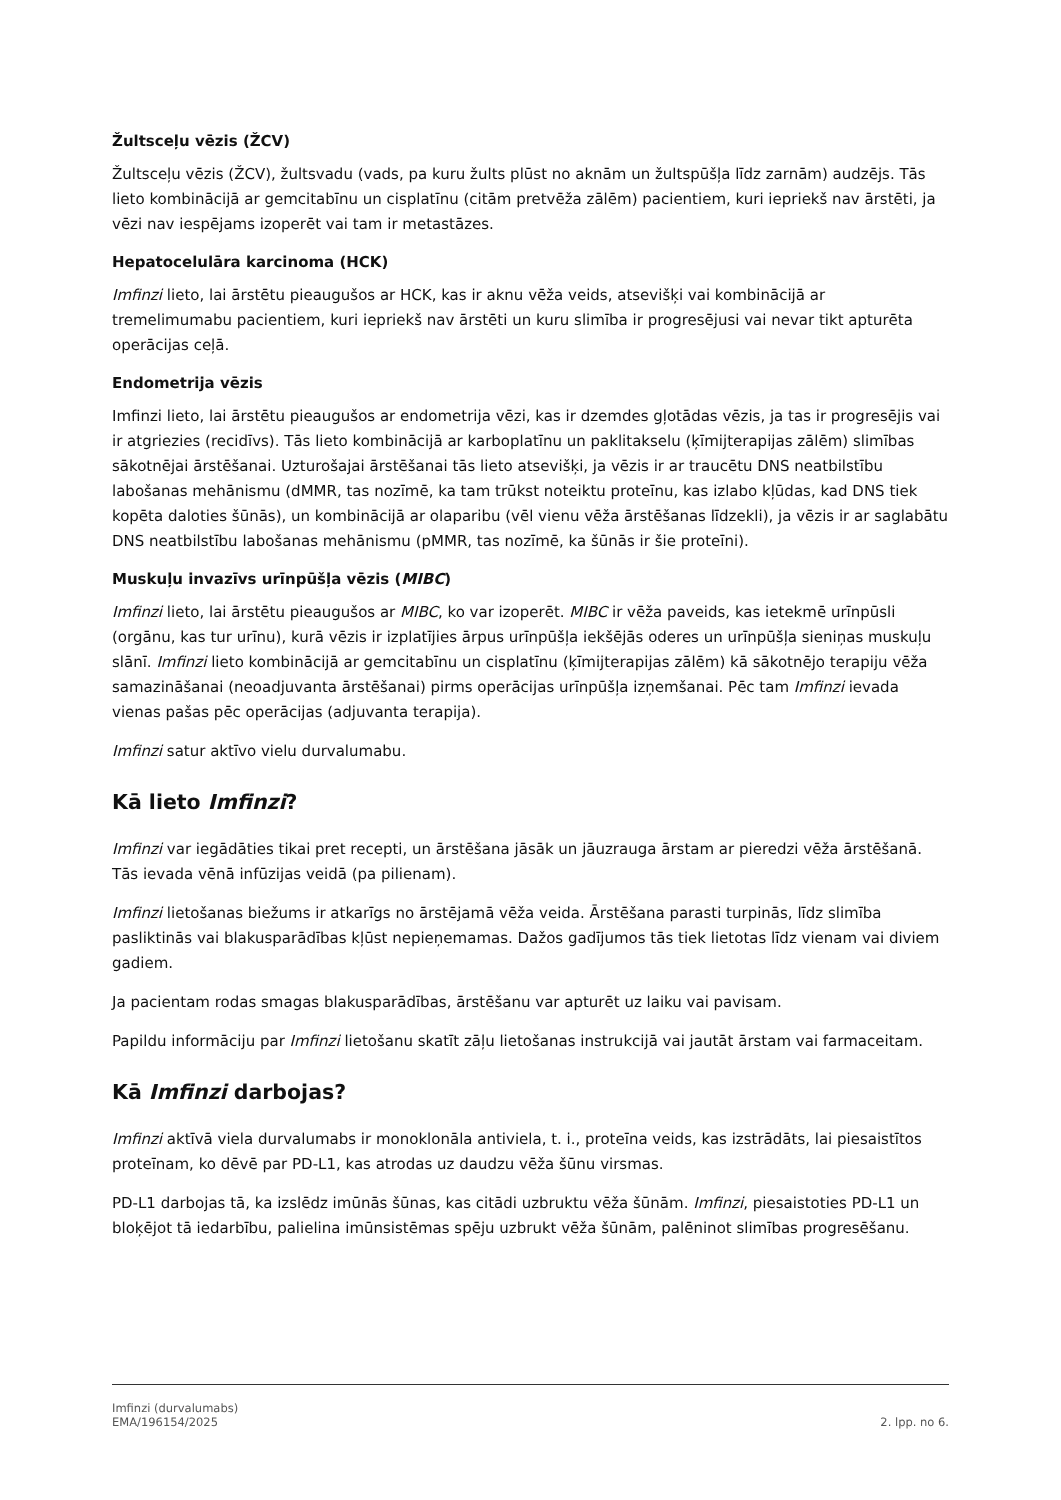Žultsceļu vēzis (ŽCV)
Žultsceļu vēzis (ŽCV), žultsvadu (vads, pa kuru žults plūst no aknām un žultspūšļa līdz zarnām) audzējs. Tās lieto kombinācijā ar gemcitabīnu un cisplatīnu (citām pretvēža zālēm) pacientiem, kuri iepriekš nav ārstēti, ja vēzi nav iespējams izoperēt vai tam ir metastāzes.
Hepatocelulāra karcinoma (HCK)
Imfinzi lieto, lai ārstētu pieaugušos ar HCK, kas ir aknu vēža veids, atsevišķi vai kombinācijā ar tremelimumabu pacientiem, kuri iepriekš nav ārstēti un kuru slimība ir progresējusi vai nevar tikt apturēta operācijas ceļā.
Endometrija vēzis
Imfinzi lieto, lai ārstētu pieaugušos ar endometrija vēzi, kas ir dzemdes gļotādas vēzis, ja tas ir progresējis vai ir atgriezies (recidīvs). Tās lieto kombinācijā ar karboplatīnu un paklitakselu (ķīmijterapijas zālēm) slimības sākotnējai ārstēšanai. Uzturošajai ārstēšanai tās lieto atsevišķi, ja vēzis ir ar traucētu DNS neatbilstību labošanas mehānismu (dMMR, tas nozīmē, ka tam trūkst noteiktu proteīnu, kas izlabo kļūdas, kad DNS tiek kopēta daloties šūnās), un kombinācijā ar olaparibu (vēl vienu vēža ārstēšanas līdzekli), ja vēzis ir ar saglabātu DNS neatbilstību labošanas mehānismu (pMMR, tas nozīmē, ka šūnās ir šie proteīni).
Muskuļu invazīvs urīnpūšļa vēzis (MIBC)
Imfinzi lieto, lai ārstētu pieaugušos ar MIBC, ko var izoperēt. MIBC ir vēža paveids, kas ietekmē urīnpūsli (orgānu, kas tur urīnu), kurā vēzis ir izplatījies ārpus urīnpūšļa iekšējās oderes un urīnpūšļa sieniņas muskuļu slānī. Imfinzi lieto kombinācijā ar gemcitabīnu un cisplatīnu (ķīmijterapijas zālēm) kā sākotnējo terapiju vēža samazināšanai (neoadjuvanta ārstēšanai) pirms operācijas urīnpūšļa izņemšanai. Pēc tam Imfinzi ievada vienas pašas pēc operācijas (adjuvanta terapija).
Imfinzi satur aktīvo vielu durvalumabu.
Kā lieto Imfinzi?
Imfinzi var iegādāties tikai pret recepti, un ārstēšana jāsāk un jāuzrauga ārstam ar pieredzi vēža ārstēšanā. Tās ievada vēnā infūzijas veidā (pa pilienam).
Imfinzi lietošanas biežums ir atkarīgs no ārstējamā vēža veida. Ārstēšana parasti turpinās, līdz slimība pasliktinās vai blakusparādības kļūst nepieņemamas. Dažos gadījumos tās tiek lietotas līdz vienam vai diviem gadiem.
Ja pacientam rodas smagas blakusparādības, ārstēšanu var apturēt uz laiku vai pavisam.
Papildu informāciju par Imfinzi lietošanu skatīt zāļu lietošanas instrukcijā vai jautāt ārstam vai farmaceitam.
Kā Imfinzi darbojas?
Imfinzi aktīvā viela durvalumabs ir monoklonāla antiviela, t. i., proteīna veids, kas izstrādāts, lai piesaistītos proteīnam, ko dēvē par PD-L1, kas atrodas uz daudzu vēža šūnu virsmas.
PD-L1 darbojas tā, ka izslēdz imūnās šūnas, kas citādi uzbruktu vēža šūnām. Imfinzi, piesaistoties PD-L1 un bloķējot tā iedarbību, palielina imūnsistēmas spēju uzbrukt vēža šūnām, palēninot slimības progresēšanu.
Imfinzi (durvalumabs)
EMA/196154/2025
2. lpp. no 6.